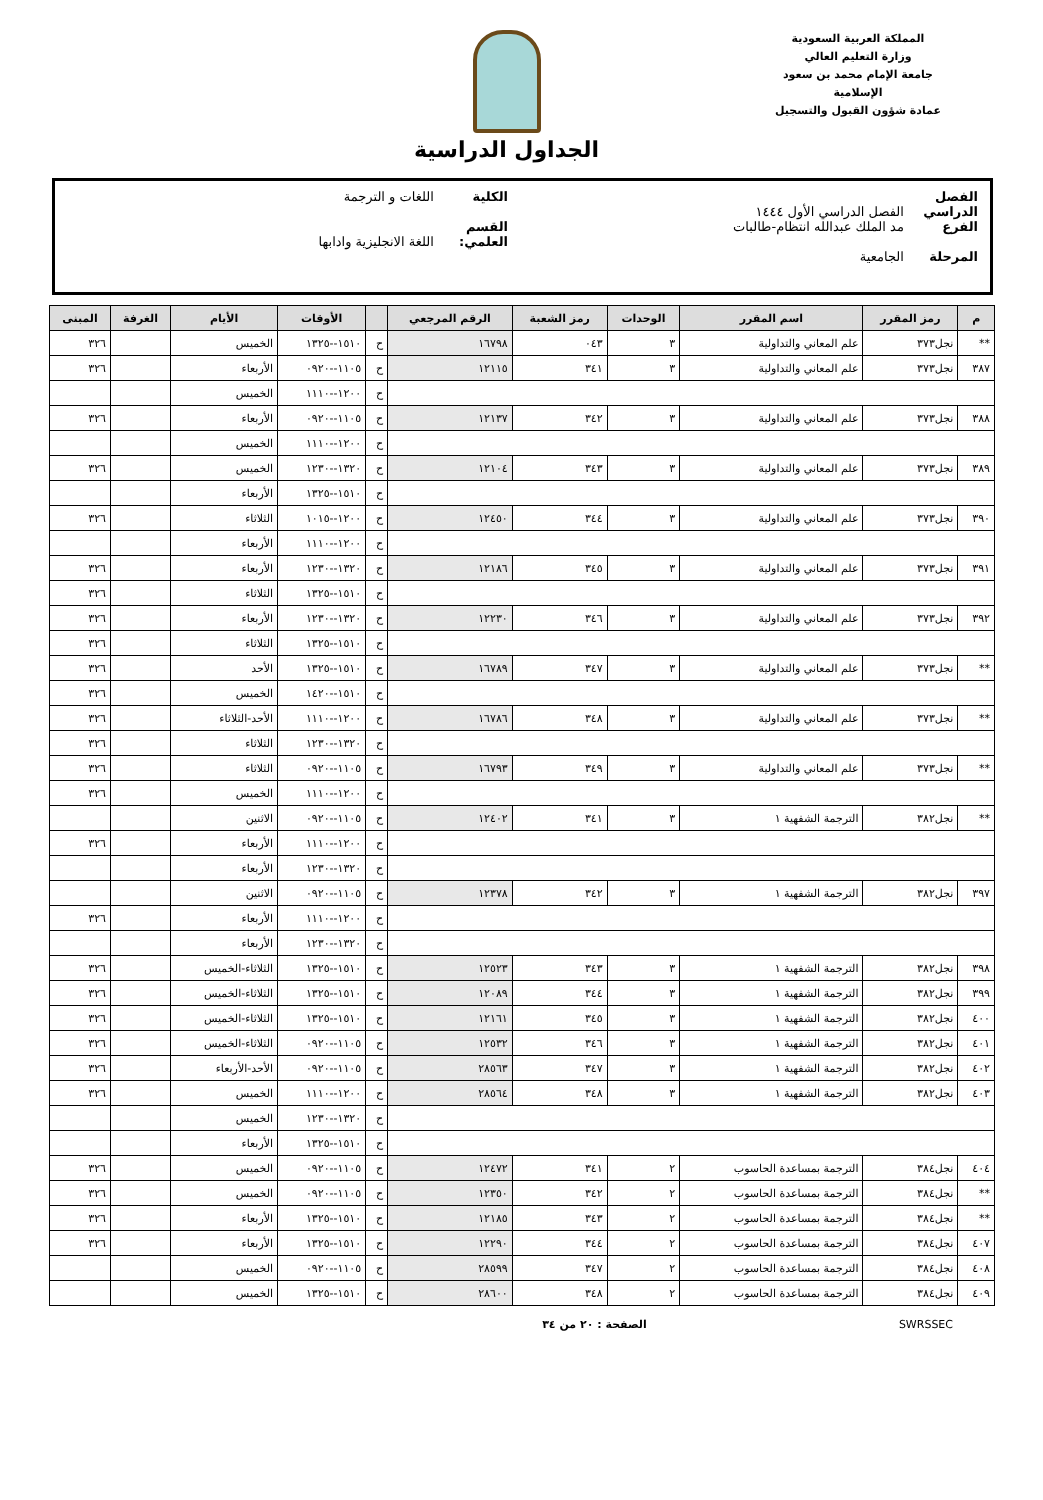المملكة العربية السعودية
وزارة التعليم العالي
جامعة الإمام محمد بن سعود الإسلامية
عمادة شؤون القبول والتسجيل
الجداول الدراسية
الفصل الدراسي الفصل الدراسي الأول ١٤٤٤ الكلية اللغات و الترجمة
الفرع مد الملك عبدالله انتظام-طالبات القسم العلمي: اللغة الانجليزية وادابها
المرحلة الجامعية
| م | رمز المقرر | اسم المقرر | الوحدات | رمز الشعبة | الرقم المرجعي | | الأوقات | الأيام | الغرفة | المبنى |
| --- | --- | --- | --- | --- | --- | --- | --- | --- | --- | --- |
| ** | نجل٣٧٣ | علم المعاني والتداولية | ٣ | ٠٤٣ | ١٦٧٩٨ | ح | ١٥١٠--١٣٢٥ | الخميس | | ٣٢٦ |
| ٣٨٧ | نجل٣٧٣ | علم المعاني والتداولية | ٣ | ٣٤١ | ١٢١١٥ | ح | ١١٠٥--٠٩٢٠ | الأربعاء | | ٣٢٦ |
| | | | | | | ح | ١٢٠٠--١١١٠ | الخميس | | |
| ٣٨٨ | نجل٣٧٣ | علم المعاني والتداولية | ٣ | ٣٤٢ | ١٢١٣٧ | ح | ١١٠٥--٠٩٢٠ | الأربعاء | | ٣٢٦ |
| | | | | | | ح | ١٢٠٠--١١١٠ | الخميس | | |
| ٣٨٩ | نجل٣٧٣ | علم المعاني والتداولية | ٣ | ٣٤٣ | ١٢١٠٤ | ح | ١٣٢٠--١٢٣٠ | الخميس | | ٣٢٦ |
| | | | | | | ح | ١٥١٠--١٣٢٥ | الأربعاء | | |
| ٣٩٠ | نجل٣٧٣ | علم المعاني والتداولية | ٣ | ٣٤٤ | ١٢٤٥٠ | ح | ١٢٠٠--١٠١٥ | الثلاثاء | | ٣٢٦ |
| | | | | | | ح | ١٢٠٠--١١١٠ | الأربعاء | | |
| ٣٩١ | نجل٣٧٣ | علم المعاني والتداولية | ٣ | ٣٤٥ | ١٢١٨٦ | ح | ١٣٢٠--١٢٣٠ | الأربعاء | | ٣٢٦ |
| | | | | | | ح | ١٥١٠--١٣٢٥ | الثلاثاء | | ٣٢٦ |
| ٣٩٢ | نجل٣٧٣ | علم المعاني والتداولية | ٣ | ٣٤٦ | ١٢٢٣٠ | ح | ١٣٢٠--١٢٣٠ | الأربعاء | | ٣٢٦ |
| | | | | | | ح | ١٥١٠--١٣٢٥ | الثلاثاء | | ٣٢٦ |
| ** | نجل٣٧٣ | علم المعاني والتداولية | ٣ | ٣٤٧ | ١٦٧٨٩ | ح | ١٥١٠--١٣٢٥ | الأحد | | ٣٢٦ |
| | | | | | | ح | ١٥١٠--١٤٢٠ | الخميس | | ٣٢٦ |
| ** | نجل٣٧٣ | علم المعاني والتداولية | ٣ | ٣٤٨ | ١٦٧٨٦ | ح | ١٢٠٠--١١١٠ | الأحد-الثلاثاء | | ٣٢٦ |
| | | | | | | ح | ١٣٢٠--١٢٣٠ | الثلاثاء | | ٣٢٦ |
| ** | نجل٣٧٣ | علم المعاني والتداولية | ٣ | ٣٤٩ | ١٦٧٩٣ | ح | ١١٠٥--٠٩٢٠ | الثلاثاء | | ٣٢٦ |
| | | | | | | ح | ١٢٠٠--١١١٠ | الخميس | | ٣٢٦ |
| ** | نجل٣٨٢ | الترجمة الشفهية ١ | ٣ | ٣٤١ | ١٢٤٠٢ | ح | ١١٠٥--٠٩٢٠ | الاثنين | | |
| | | | | | | ح | ١٢٠٠--١١١٠ | الأربعاء | | ٣٢٦ |
| | | | | | | ح | ١٣٢٠--١٢٣٠ | الأربعاء | | |
| ٣٩٧ | نجل٣٨٢ | الترجمة الشفهية ١ | ٣ | ٣٤٢ | ١٢٣٧٨ | ح | ١١٠٥--٠٩٢٠ | الاثنين | | |
| | | | | | | ح | ١٢٠٠--١١١٠ | الأربعاء | | ٣٢٦ |
| | | | | | | ح | ١٣٢٠--١٢٣٠ | الأربعاء | | |
| ٣٩٨ | نجل٣٨٢ | الترجمة الشفهية ١ | ٣ | ٣٤٣ | ١٢٥٢٣ | ح | ١٥١٠--١٣٢٥ | الثلاثاء-الخميس | | ٣٢٦ |
| ٣٩٩ | نجل٣٨٢ | الترجمة الشفهية ١ | ٣ | ٣٤٤ | ١٢٠٨٩ | ح | ١٥١٠--١٣٢٥ | الثلاثاء-الخميس | | ٣٢٦ |
| ٤٠٠ | نجل٣٨٢ | الترجمة الشفهية ١ | ٣ | ٣٤٥ | ١٢١٦١ | ح | ١٥١٠--١٣٢٥ | الثلاثاء-الخميس | | ٣٢٦ |
| ٤٠١ | نجل٣٨٢ | الترجمة الشفهية ١ | ٣ | ٣٤٦ | ١٢٥٣٢ | ح | ١١٠٥--٠٩٢٠ | الثلاثاء-الخميس | | ٣٢٦ |
| ٤٠٢ | نجل٣٨٢ | الترجمة الشفهية ١ | ٣ | ٣٤٧ | ٢٨٥٦٣ | ح | ١١٠٥--٠٩٢٠ | الأحد-الأربعاء | | ٣٢٦ |
| ٤٠٣ | نجل٣٨٢ | الترجمة الشفهية ١ | ٣ | ٣٤٨ | ٢٨٥٦٤ | ح | ١٢٠٠--١١١٠ | الخميس | | ٣٢٦ |
| | | | | | | ح | ١٣٢٠--١٢٣٠ | الخميس | | |
| | | | | | | ح | ١٥١٠--١٣٢٥ | الأربعاء | | |
| ٤٠٤ | نجل٣٨٤ | الترجمة بمساعدة الحاسوب | ٢ | ٣٤١ | ١٢٤٧٢ | ح | ١١٠٥--٠٩٢٠ | الخميس | | ٣٢٦ |
| ** | نجل٣٨٤ | الترجمة بمساعدة الحاسوب | ٢ | ٣٤٢ | ١٢٣٥٠ | ح | ١١٠٥--٠٩٢٠ | الخميس | | ٣٢٦ |
| ** | نجل٣٨٤ | الترجمة بمساعدة الحاسوب | ٢ | ٣٤٣ | ١٢١٨٥ | ح | ١٥١٠--١٣٢٥ | الأربعاء | | ٣٢٦ |
| ٤٠٧ | نجل٣٨٤ | الترجمة بمساعدة الحاسوب | ٢ | ٣٤٤ | ١٢٢٩٠ | ح | ١٥١٠--١٣٢٥ | الأربعاء | | ٣٢٦ |
| ٤٠٨ | نجل٣٨٤ | الترجمة بمساعدة الحاسوب | ٢ | ٣٤٧ | ٢٨٥٩٩ | ح | ١١٠٥--٠٩٢٠ | الخميس | | |
| ٤٠٩ | نجل٣٨٤ | الترجمة بمساعدة الحاسوب | ٢ | ٣٤٨ | ٢٨٦٠٠ | ح | ١٥١٠--١٣٢٥ | الخميس | | |
SWRSSEC الصفحة : ٢٠ من ٣٤